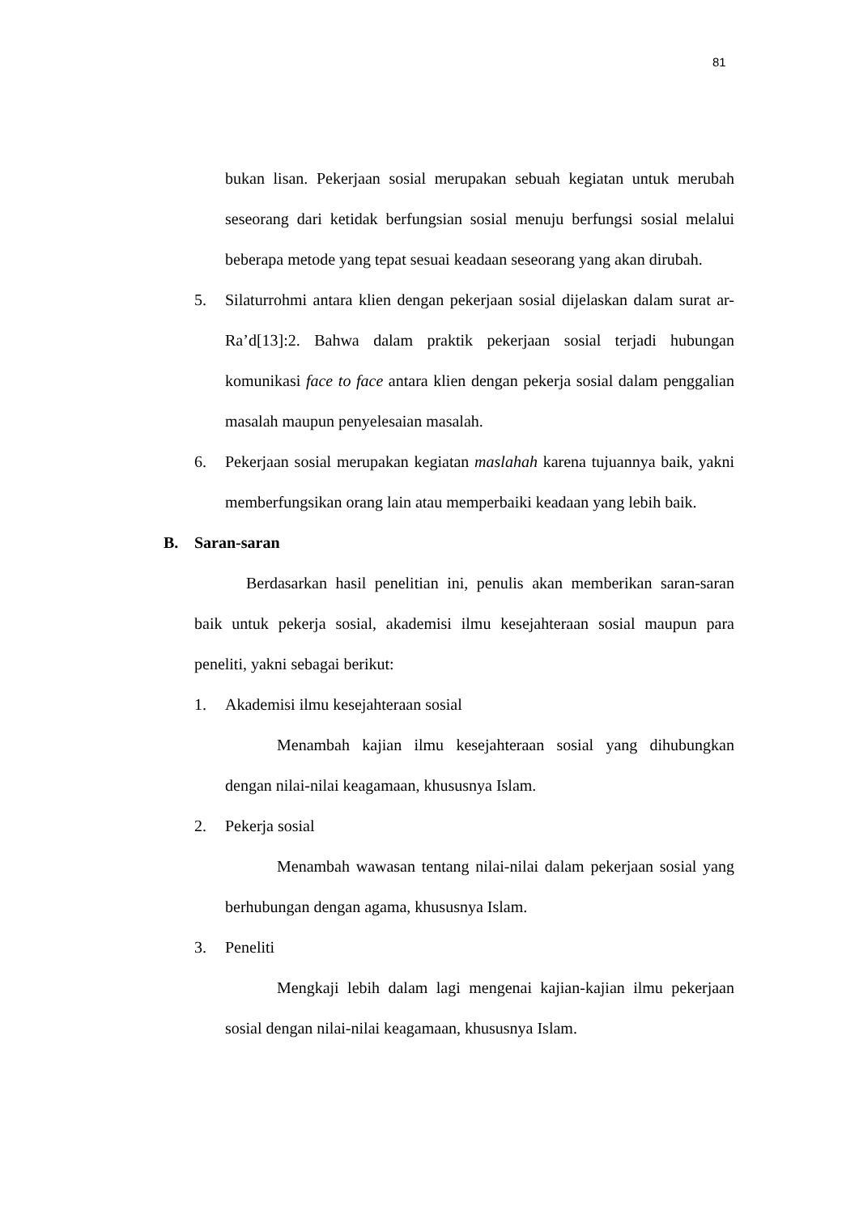81
bukan lisan. Pekerjaan sosial merupakan sebuah kegiatan untuk merubah seseorang dari ketidak berfungsian sosial menuju berfungsi sosial melalui beberapa metode yang tepat sesuai keadaan seseorang yang akan dirubah.
5. Silaturrohmi antara klien dengan pekerjaan sosial dijelaskan dalam surat ar-Ra’d[13]:2. Bahwa dalam praktik pekerjaan sosial terjadi hubungan komunikasi face to face antara klien dengan pekerja sosial dalam penggalian masalah maupun penyelesaian masalah.
6. Pekerjaan sosial merupakan kegiatan maslahah karena tujuannya baik, yakni memberfungsikan orang lain atau memperbaiki keadaan yang lebih baik.
B. Saran-saran
Berdasarkan hasil penelitian ini, penulis akan memberikan saran-saran baik untuk pekerja sosial, akademisi ilmu kesejahteraan sosial maupun para peneliti, yakni sebagai berikut:
1. Akademisi ilmu kesejahteraan sosial
Menambah kajian ilmu kesejahteraan sosial yang dihubungkan dengan nilai-nilai keagamaan, khususnya Islam.
2. Pekerja sosial
Menambah wawasan tentang nilai-nilai dalam pekerjaan sosial yang berhubungan dengan agama, khususnya Islam.
3. Peneliti
Mengkaji lebih dalam lagi mengenai kajian-kajian ilmu pekerjaan sosial dengan nilai-nilai keagamaan, khususnya Islam.